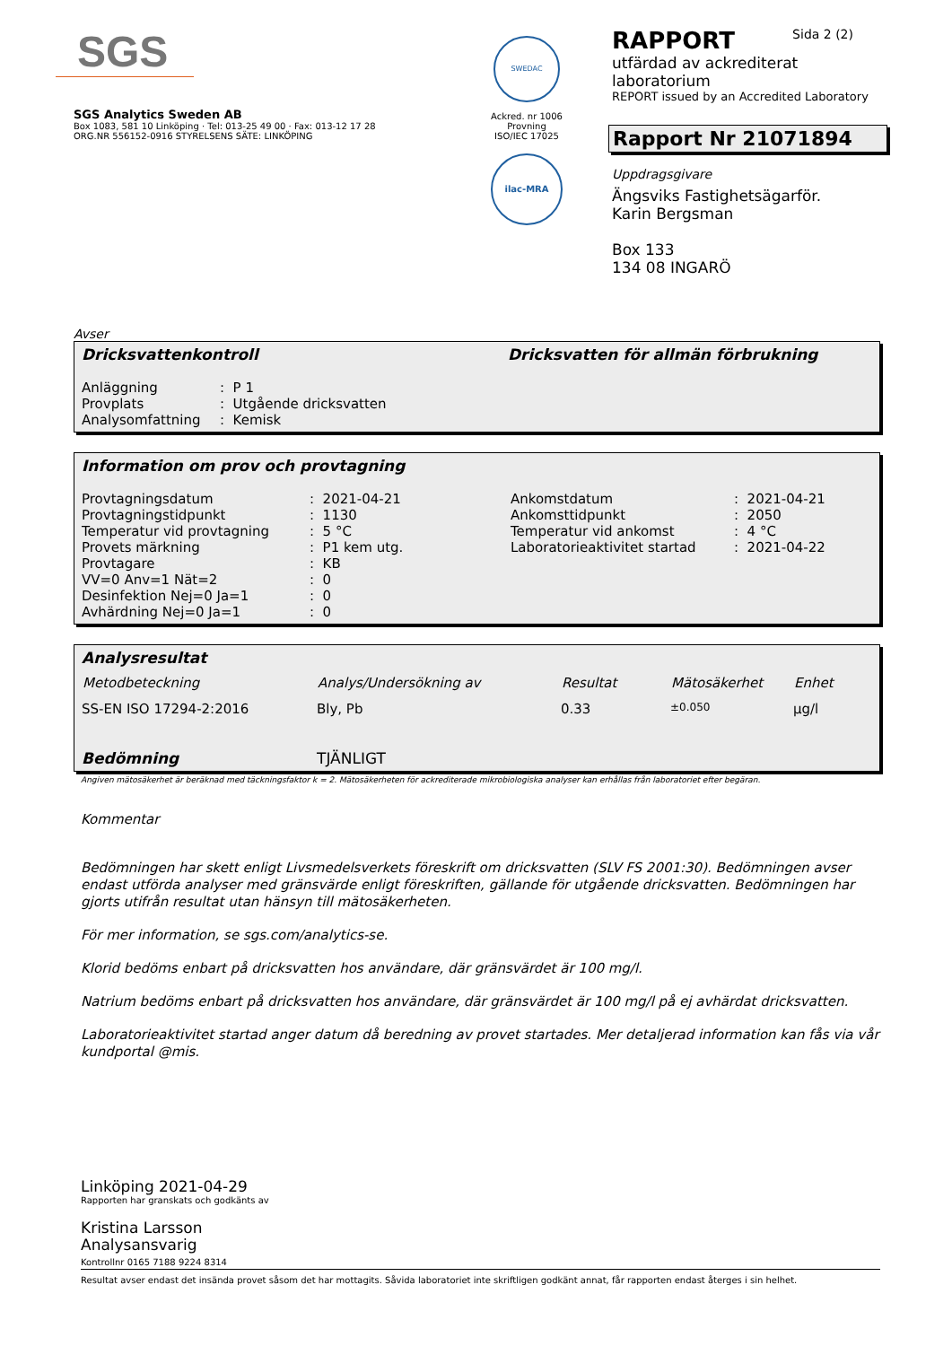SGS
SGS Analytics Sweden AB
Box 1083, 581 10 Linköping · Tel: 013-25 49 00 · Fax: 013-12 17 28
ORG.NR 556152-0916 STYRELSENS SÄTE: LINKÖPING
SWEDAC
Ackred. nr 1006
Provning
ISO/IEC 17025
ilac-MRA
RAPPORT Sida 2 (2)
utfärdad av ackrediterat laboratorium
REPORT issued by an Accredited Laboratory
Rapport Nr 21071894
Uppdragsgivare
Ängsviks Fastighetsägarför.
Karin Bergsman
Box 133
134 08 INGARÖ
Avser
Dricksvattenkontroll Dricksvatten för allmän förbrukning
| Anläggning | : P 1 |
| Provplats | : Utgående dricksvatten |
| Analysomfattning | : Kemisk |
Information om prov och provtagning
| Provtagningsdatum | : 2021-04-21 | Ankomstdatum | : 2021-04-21 |
| Provtagningstidpunkt | : 1130 | Ankomsttidpunkt | : 2050 |
| Temperatur vid provtagning | : 5 °C | Temperatur vid ankomst | : 4 °C |
| Provets märkning | : P1 kem utg. | Laboratorieaktivitet startad | : 2021-04-22 |
| Provtagare | : KB | | |
| VV=0 Anv=1 Nät=2 | : 0 | | |
| Desinfektion Nej=0 Ja=1 | : 0 | | |
| Avhärdning Nej=0 Ja=1 | : 0 | | |
Analysresultat
| Metodbeteckning | Analys/Undersökning av | Resultat | Mätosäkerhet | Enhet |
| --- | --- | --- | --- | --- |
| SS-EN ISO 17294-2:2016 | Bly, Pb | 0.33 | ±0.050 | µg/l |
| Bedömning | TJÄNLIGT | | | |
Angiven mätosäkerhet är beräknad med täckningsfaktor k = 2. Mätosäkerheten för ackrediterade mikrobiologiska analyser kan erhållas från laboratoriet efter begäran.
Kommentar
Bedömningen har skett enligt Livsmedelsverkets föreskrift om dricksvatten (SLV FS 2001:30). Bedömningen avser endast utförda analyser med gränsvärde enligt föreskriften, gällande för utgående dricksvatten. Bedömningen har gjorts utifrån resultat utan hänsyn till mätosäkerheten.
För mer information, se sgs.com/analytics-se.
Klorid bedöms enbart på dricksvatten hos användare, där gränsvärdet är 100 mg/l.
Natrium bedöms enbart på dricksvatten hos användare, där gränsvärdet är 100 mg/l på ej avhärdat dricksvatten.
Laboratorieaktivitet startad anger datum då beredning av provet startades. Mer detaljerad information kan fås via vår kundportal @mis.
Linköping 2021-04-29
Rapporten har granskats och godkänts av
Kristina Larsson
Analysansvarig
Kontrollnr 0165 7188 9224 8314
Resultat avser endast det insända provet såsom det har mottagits. Såvida laboratoriet inte skriftligen godkänt annat, får rapporten endast återges i sin helhet.